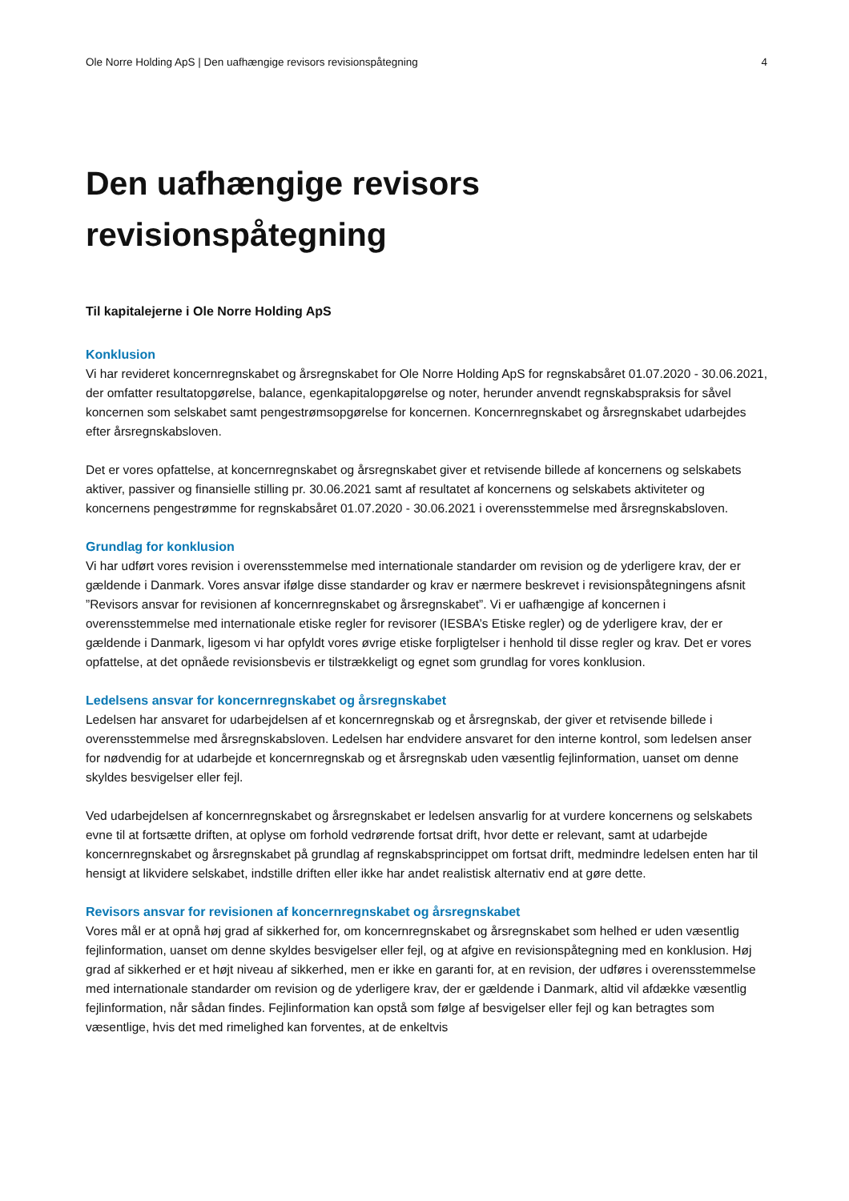Ole Norre Holding ApS | Den uafhængige revisors revisionspåtegning 4
Den uafhængige revisors
revisionspåtegning
Til kapitalejerne i Ole Norre Holding ApS
Konklusion
Vi har revideret koncernregnskabet og årsregnskabet for Ole Norre Holding ApS for regnskabsåret 01.07.2020 - 30.06.2021, der omfatter resultatopgørelse, balance, egenkapitalopgørelse og noter, herunder anvendt regnskabspraksis for såvel koncernen som selskabet samt pengestrømsopgørelse for koncernen. Koncernregnskabet og årsregnskabet udarbejdes efter årsregnskabsloven.
Det er vores opfattelse, at koncernregnskabet og årsregnskabet giver et retvisende billede af koncernens og selskabets aktiver, passiver og finansielle stilling pr. 30.06.2021 samt af resultatet af koncernens og selskabets aktiviteter og koncernens pengestrømme for regnskabsåret 01.07.2020 - 30.06.2021 i overensstemmelse med årsregnskabsloven.
Grundlag for konklusion
Vi har udført vores revision i overensstemmelse med internationale standarder om revision og de yderligere krav, der er gældende i Danmark. Vores ansvar ifølge disse standarder og krav er nærmere beskrevet i revisionspåtegningens afsnit ”Revisors ansvar for revisionen af koncernregnskabet og årsregnskabet”. Vi er uafhængige af koncernen i overensstemmelse med internationale etiske regler for revisorer (IESBA’s Etiske regler) og de yderligere krav, der er gældende i Danmark, ligesom vi har opfyldt vores øvrige etiske forpligtelser i henhold til disse regler og krav. Det er vores opfattelse, at det opnåede revisionsbevis er tilstrækkeligt og egnet som grundlag for vores konklusion.
Ledelsens ansvar for koncernregnskabet og årsregnskabet
Ledelsen har ansvaret for udarbejdelsen af et koncernregnskab og et årsregnskab, der giver et retvisende billede i overensstemmelse med årsregnskabsloven. Ledelsen har endvidere ansvaret for den interne kontrol, som ledelsen anser for nødvendig for at udarbejde et koncernregnskab og et årsregnskab uden væsentlig fejlinformation, uanset om denne skyldes besvigelser eller fejl.
Ved udarbejdelsen af koncernregnskabet og årsregnskabet er ledelsen ansvarlig for at vurdere koncernens og selskabets evne til at fortsætte driften, at oplyse om forhold vedrørende fortsat drift, hvor dette er relevant, samt at udarbejde koncernregnskabet og årsregnskabet på grundlag af regnskabsprincippet om fortsat drift, medmindre ledelsen enten har til hensigt at likvidere selskabet, indstille driften eller ikke har andet realistisk alternativ end at gøre dette.
Revisors ansvar for revisionen af koncernregnskabet og årsregnskabet
Vores mål er at opnå høj grad af sikkerhed for, om koncernregnskabet og årsregnskabet som helhed er uden væsentlig fejlinformation, uanset om denne skyldes besvigelser eller fejl, og at afgive en revisionspåtegning med en konklusion. Høj grad af sikkerhed er et højt niveau af sikkerhed, men er ikke en garanti for, at en revision, der udføres i overensstemmelse med internationale standarder om revision og de yderligere krav, der er gældende i Danmark, altid vil afdække væsentlig fejlinformation, når sådan findes. Fejlinformation kan opstå som følge af besvigelser eller fejl og kan betragtes som væsentlige, hvis det med rimelighed kan forventes, at de enkeltvis